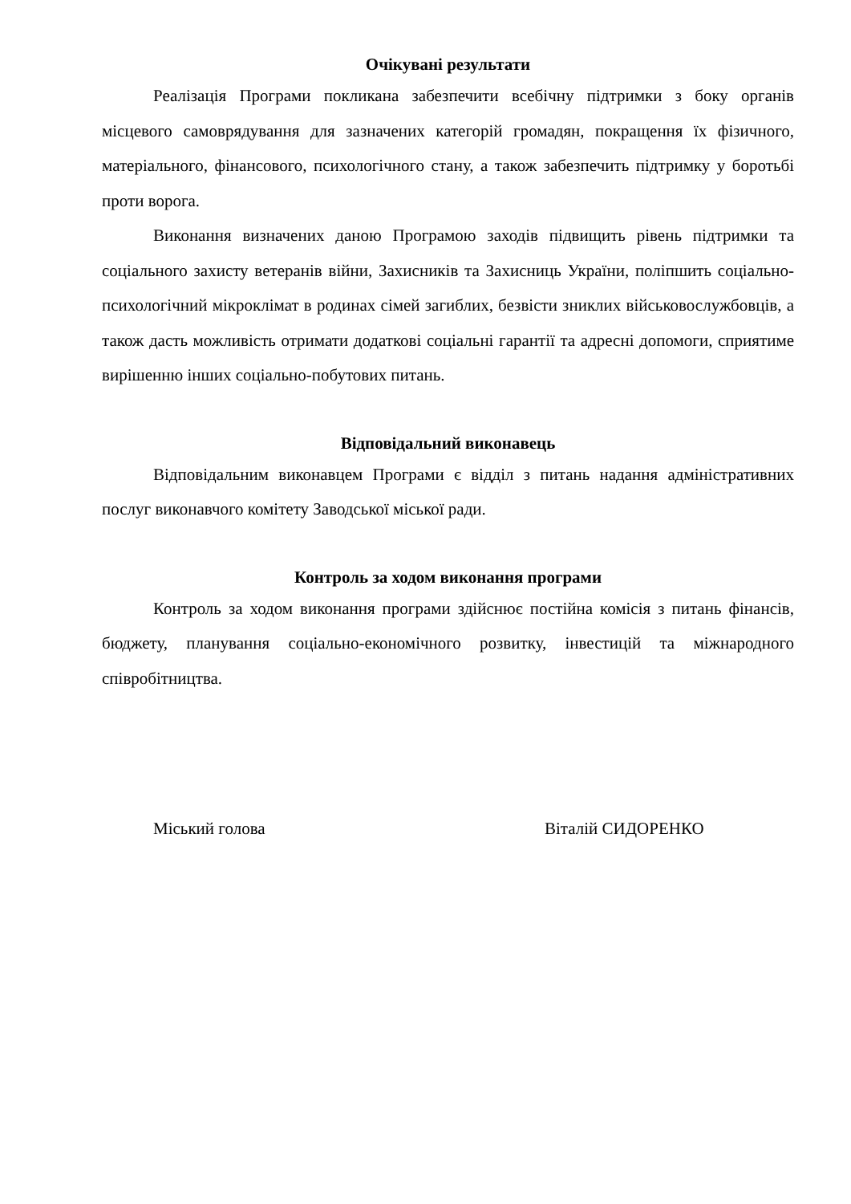Очікувані результати
Реалізація Програми покликана забезпечити всебічну підтримки з боку органів місцевого самоврядування для зазначених категорій громадян, покращення їх фізичного, матеріального, фінансового, психологічного стану, а також забезпечить підтримку у боротьбі проти ворога.
Виконання визначених даною Програмою заходів підвищить рівень підтримки та соціального захисту ветеранів війни, Захисників та Захисниць України, поліпшить соціально-психологічний мікроклімат в родинах сімей загиблих, безвісти зниклих військовослужбовців, а також дасть можливість отримати додаткові соціальні гарантії та адресні допомоги, сприятиме вирішенню інших соціально-побутових питань.
Відповідальний виконавець
Відповідальним виконавцем Програми є відділ з питань надання адміністративних послуг виконавчого комітету Заводської міської ради.
Контроль за ходом виконання програми
Контроль за ходом виконання програми здійснює постійна комісія з питань фінансів, бюджету, планування соціально-економічного розвитку, інвестицій та міжнародного співробітництва.
Міський голова Віталій СИДОРЕНКО